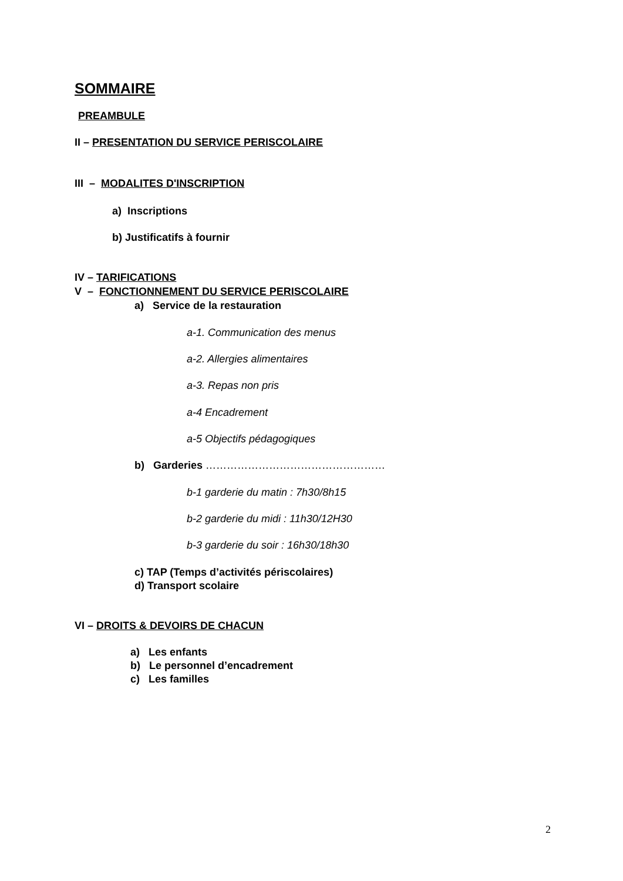SOMMAIRE
PREAMBULE
II – PRESENTATION DU SERVICE PERISCOLAIRE
III – MODALITES D'INSCRIPTION
a) Inscriptions
b) Justificatifs à fournir
IV – TARIFICATIONS
V – FONCTIONNEMENT DU SERVICE PERISCOLAIRE
a) Service de la restauration
a-1. Communication des menus
a-2. Allergies alimentaires
a-3. Repas non pris
a-4 Encadrement
a-5 Objectifs pédagogiques
b) Garderies ……………………………………………
b-1 garderie du matin : 7h30/8h15
b-2 garderie du midi : 11h30/12H30
b-3 garderie du soir : 16h30/18h30
c) TAP (Temps d’activités périscolaires)
d) Transport scolaire
VI – DROITS & DEVOIRS DE CHACUN
a) Les enfants
b) Le personnel d’encadrement
c) Les familles
2